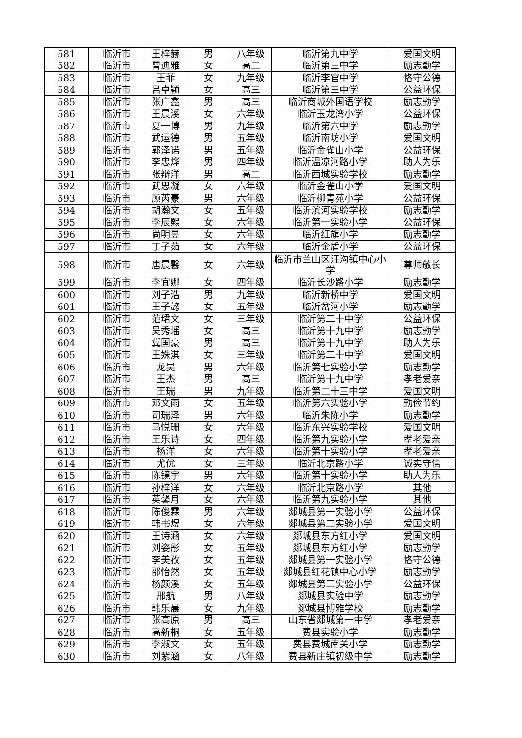| 581 | 临沂市 | 王梓赫 | 男 | 八年级 | 临沂第九中学 | 爱国文明 |
| 582 | 临沂市 | 曹迪雅 | 女 | 高二 | 临沂第三中学 | 励志勤学 |
| 583 | 临沂市 | 王菲 | 女 | 九年级 | 临沂李官中学 | 恪守公德 |
| 584 | 临沂市 | 吕卓颖 | 女 | 高三 | 临沂第三中学 | 公益环保 |
| 585 | 临沂市 | 张广鑫 | 男 | 高三 | 临沂商城外国语学校 | 励志勤学 |
| 586 | 临沂市 | 王晨溪 | 女 | 六年级 | 临沂玉龙湾小学 | 公益环保 |
| 587 | 临沂市 | 夏一博 | 男 | 九年级 | 临沂第六中学 | 励志勤学 |
| 588 | 临沂市 | 武运德 | 男 | 五年级 | 临沂南坊小学 | 爱国文明 |
| 589 | 临沂市 | 郭泽诺 | 男 | 五年级 | 临沂金雀山小学 | 公益环保 |
| 590 | 临沂市 | 李忠烨 | 男 | 四年级 | 临沂温凉河路小学 | 助人为乐 |
| 591 | 临沂市 | 张辩洋 | 男 | 高二 | 临沂西城实验学校 | 励志勤学 |
| 592 | 临沂市 | 武思凝 | 女 | 六年级 | 临沂金雀山小学 | 爱国文明 |
| 593 | 临沂市 | 顾芮豪 | 男 | 六年级 | 临沂柳青苑小学 | 公益环保 |
| 594 | 临沂市 | 胡瀚文 | 女 | 五年级 | 临沂滨河实验学校 | 励志勤学 |
| 595 | 临沂市 | 李辰熙 | 女 | 六年级 | 临沂第一实验小学 | 公益环保 |
| 596 | 临沂市 | 尚明昱 | 女 | 六年级 | 临沂红旗小学 | 励志勤学 |
| 597 | 临沂市 | 丁子茹 | 女 | 六年级 | 临沂金盾小学 | 公益环保 |
| 598 | 临沂市 | 唐晨馨 | 女 | 六年级 | 临沂市兰山区汪沟镇中心小学 | 尊师敬长 |
| 599 | 临沂市 | 李宜娜 | 女 | 四年级 | 临沂长沙路小学 | 励志勤学 |
| 600 | 临沂市 | 刘子浩 | 男 | 九年级 | 临沂新桥中学 | 爱国文明 |
| 601 | 临沂市 | 王子懿 | 女 | 五年级 | 临沂岔河小学 | 励志勤学 |
| 602 | 临沂市 | 范珺文 | 女 | 三年级 | 临沂第二十中学 | 公益环保 |
| 603 | 临沂市 | 吴秀瑶 | 女 | 高三 | 临沂第十九中学 | 励志勤学 |
| 604 | 临沂市 | 冀国豪 | 男 | 高三 | 临沂第十九中学 | 助人为乐 |
| 605 | 临沂市 | 王姝淇 | 女 | 三年级 | 临沂第二十中学 | 爱国文明 |
| 606 | 临沂市 | 龙昊 | 男 | 六年级 | 临沂第七实验小学 | 励志勤学 |
| 607 | 临沂市 | 王杰 | 男 | 高三 | 临沂第十九中学 | 孝老爱亲 |
| 608 | 临沂市 | 王瑞 | 男 | 九年级 | 临沂第二十三中学 | 爱国文明 |
| 609 | 临沂市 | 邓文雨 | 女 | 五年级 | 临沂第六实验小学 | 勤俭节约 |
| 610 | 临沂市 | 司瑞泽 | 男 | 六年级 | 临沂朱陈小学 | 励志勤学 |
| 611 | 临沂市 | 马悦珊 | 女 | 六年级 | 临沂东兴实验学校 | 爱国文明 |
| 612 | 临沂市 | 王乐诗 | 女 | 四年级 | 临沂第九实验小学 | 孝老爱亲 |
| 613 | 临沂市 | 杨洋 | 女 | 六年级 | 临沂第十实验小学 | 孝老爱亲 |
| 614 | 临沂市 | 尤优 | 女 | 三年级 | 临沂北京路小学 | 诚实守信 |
| 615 | 临沂市 | 陈镜宇 | 男 | 六年级 | 临沂第十实验小学 | 助人为乐 |
| 616 | 临沂市 | 孙梓洋 | 女 | 六年级 | 临沂北京路小学 | 其他 |
| 617 | 临沂市 | 英馨月 | 女 | 六年级 | 临沂第九实验小学 | 其他 |
| 618 | 临沂市 | 陈俊霖 | 男 | 六年级 | 郯城县第一实验小学 | 公益环保 |
| 619 | 临沂市 | 韩书煜 | 女 | 六年级 | 郯城县第二实验小学 | 爱国文明 |
| 620 | 临沂市 | 王诗涵 | 女 | 六年级 | 郯城县东方红小学 | 爱国文明 |
| 621 | 临沂市 | 刘姿彤 | 女 | 五年级 | 郯城县东方红小学 | 励志勤学 |
| 622 | 临沂市 | 李美孜 | 女 | 五年级 | 郯城县第一实验小学 | 恪守公德 |
| 623 | 临沂市 | 邵怡然 | 女 | 五年级 | 郯城县红花镇中心小学 | 励志勤学 |
| 624 | 临沂市 | 杨颜溪 | 女 | 五年级 | 郯城县第三实验小学 | 公益环保 |
| 625 | 临沂市 | 邢航 | 男 | 八年级 | 郯城县实验中学 | 励志勤学 |
| 626 | 临沂市 | 韩乐晨 | 女 | 九年级 | 郯城县博雅学校 | 励志勤学 |
| 627 | 临沂市 | 张高原 | 男 | 高三 | 山东省郯城第一中学 | 孝老爱亲 |
| 628 | 临沂市 | 高新桐 | 女 | 五年级 | 费县实验小学 | 励志勤学 |
| 629 | 临沂市 | 李淑文 | 女 | 五年级 | 费县费城南关小学 | 励志勤学 |
| 630 | 临沂市 | 刘紫涵 | 女 | 八年级 | 费县新庄镇初级中学 | 励志勤学 |